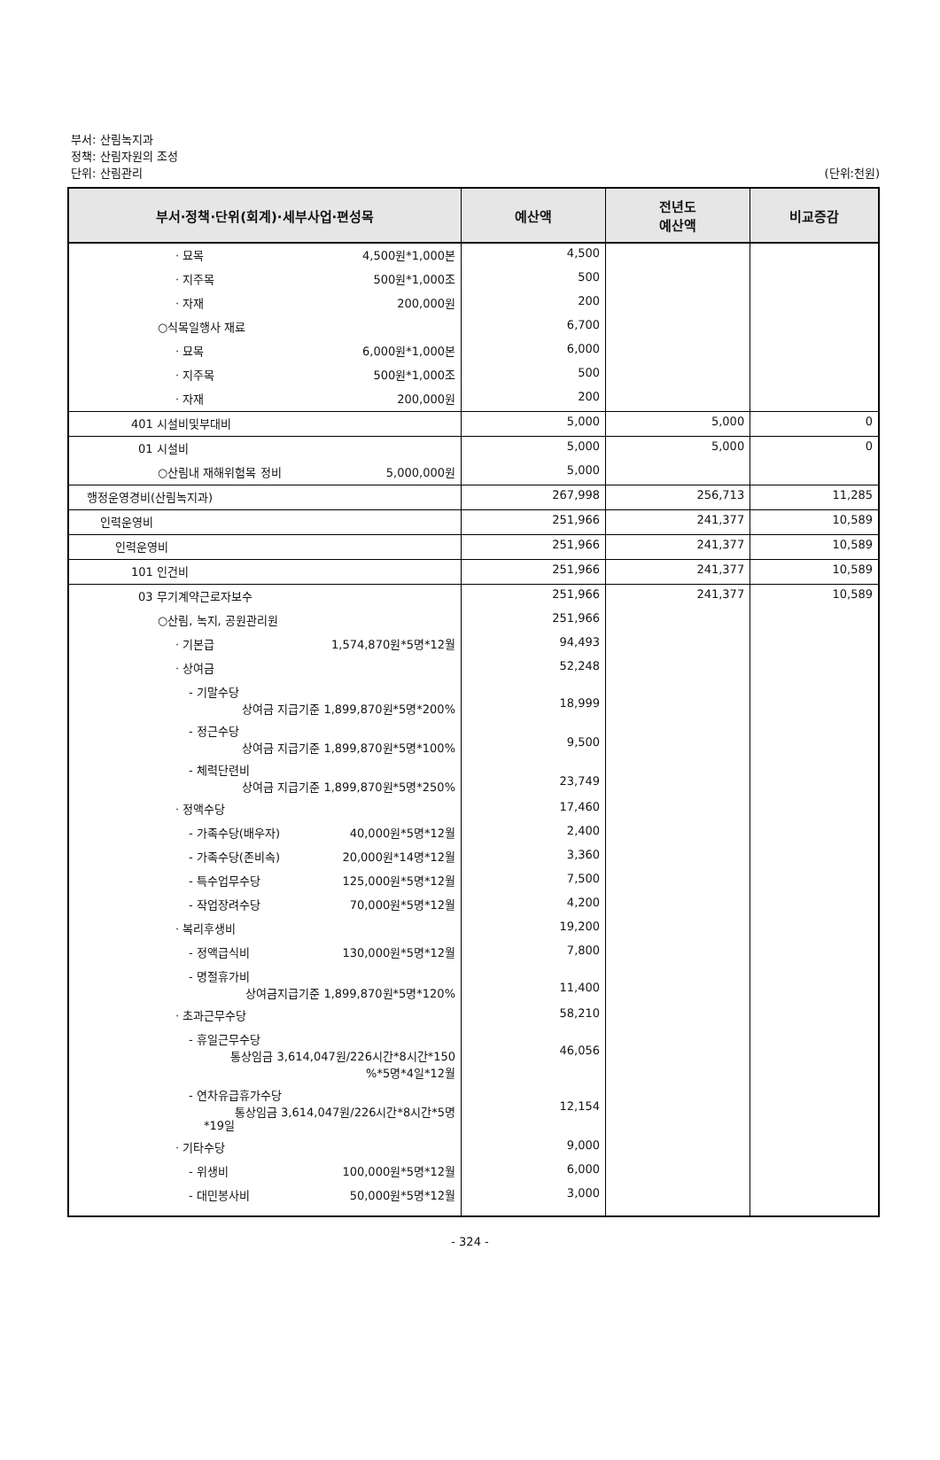부서: 산림녹지과
정책: 산림자원의 조성
단위: 산림관리 (단위:천원)
| 부서·정책·단위(회계)·세부사업·편성목 | 예산액 | 전년도 예산액 | 비교증감 |
| --- | --- | --- | --- |
| · 묘목 4,500원*1,000본 | 4,500 | | |
| · 지주목 500원*1,000조 | 500 | | |
| · 자재 200,000원 | 200 | | |
| ○식목일행사 재료 | 6,700 | | |
| · 묘목 6,000원*1,000본 | 6,000 | | |
| · 지주목 500원*1,000조 | 500 | | |
| · 자재 200,000원 | 200 | | |
| 401 시설비및부대비 | 5,000 | 5,000 | 0 |
| 01 시설비 | 5,000 | 5,000 | 0 |
| ○산림내 재해위험목 정비 5,000,000원 | 5,000 | | |
| 행정운영경비(산림녹지과) | 267,998 | 256,713 | 11,285 |
| 인력운영비 | 251,966 | 241,377 | 10,589 |
| 인력운영비 | 251,966 | 241,377 | 10,589 |
| 101 인건비 | 251,966 | 241,377 | 10,589 |
| 03 무기계약근로자보수 | 251,966 | 241,377 | 10,589 |
| ○산림, 녹지, 공원관리원 | 251,966 | | |
| · 기본급 1,574,870원*5명*12월 | 94,493 | | |
| · 상여금 | 52,248 | | |
| - 기말수당 상여금 지급기준 1,899,870원*5명*200% | 18,999 | | |
| - 정근수당 상여금 지급기준 1,899,870원*5명*100% | 9,500 | | |
| - 체력단련비 상여금 지급기준 1,899,870원*5명*250% | 23,749 | | |
| · 정액수당 | 17,460 | | |
| - 가족수당(배우자) 40,000원*5명*12월 | 2,400 | | |
| - 가족수당(존비속) 20,000원*14명*12월 | 3,360 | | |
| - 특수업무수당 125,000원*5명*12월 | 7,500 | | |
| - 작업장려수당 70,000원*5명*12월 | 4,200 | | |
| · 복리후생비 | 19,200 | | |
| - 정액급식비 130,000원*5명*12월 | 7,800 | | |
| - 명절휴가비 상여금지급기준 1,899,870원*5명*120% | 11,400 | | |
| · 초과근무수당 | 58,210 | | |
| - 휴일근무수당 통상임금 3,614,047원/226시간*8시간*150 %*5명*4일*12월 | 46,056 | | |
| - 연차유급휴가수당 통상임금 3,614,047원/226시간*8시간*5명 *19일 | 12,154 | | |
| · 기타수당 | 9,000 | | |
| - 위생비 100,000원*5명*12월 | 6,000 | | |
| - 대민봉사비 50,000원*5명*12월 | 3,000 | | |
- 324 -